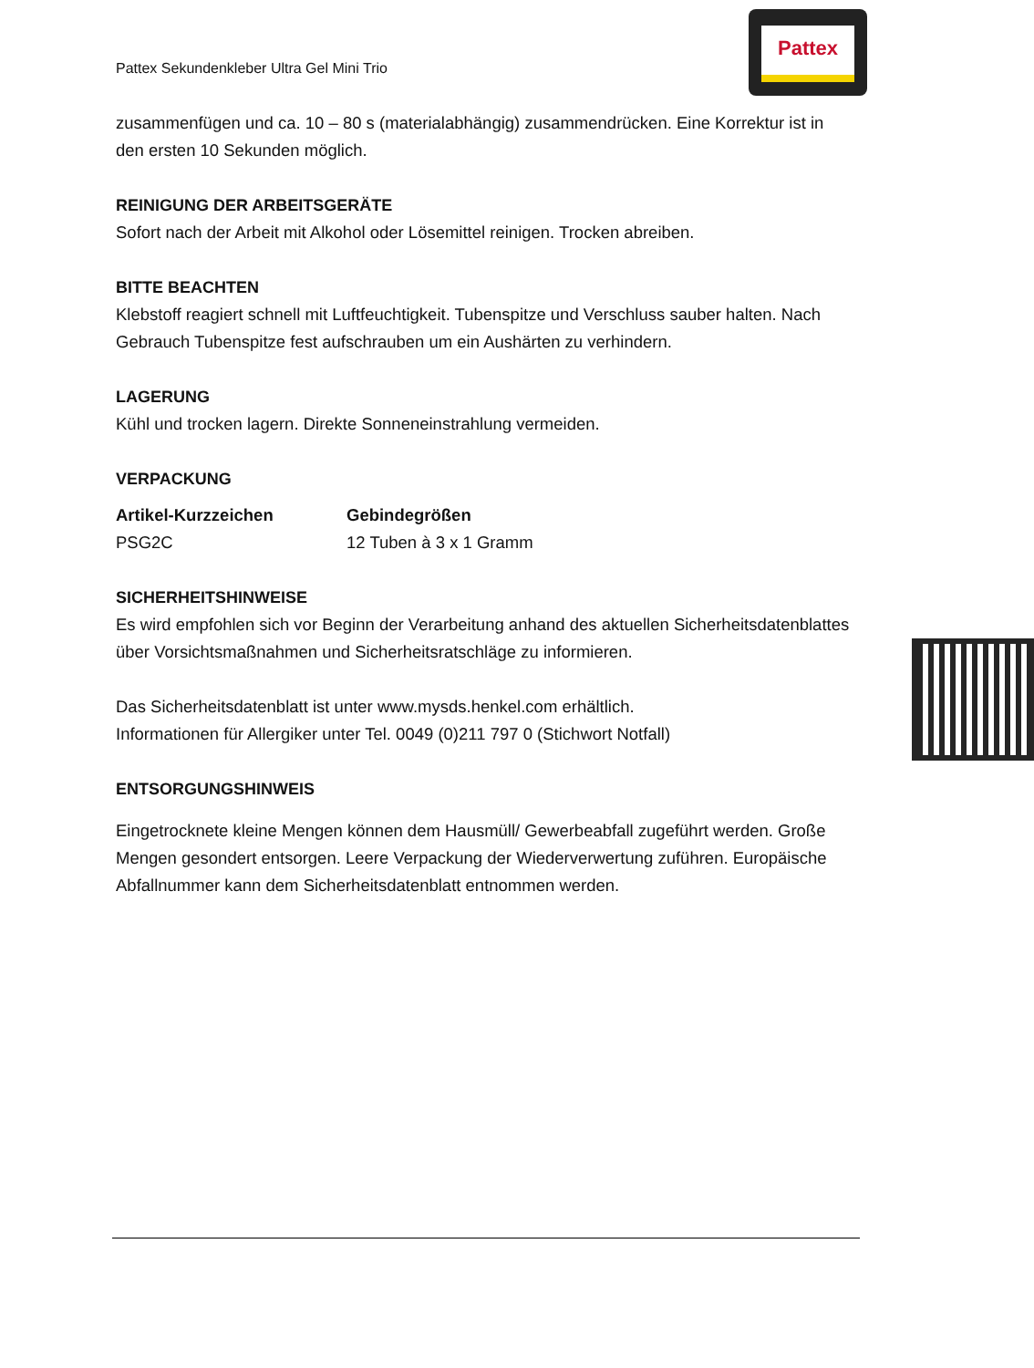Pattex Sekundenkleber Ultra Gel Mini Trio
Pattex
zusammenfügen und ca. 10 – 80 s (materialabhängig) zusammendrücken. Eine Korrektur ist in den ersten 10 Sekunden möglich.
REINIGUNG DER ARBEITSGERÄTE
Sofort nach der Arbeit mit Alkohol oder Lösemittel reinigen. Trocken abreiben.
BITTE BEACHTEN
Klebstoff reagiert schnell mit Luftfeuchtigkeit. Tubenspitze und Verschluss sauber halten. Nach Gebrauch Tubenspitze fest aufschrauben um ein Aushärten zu verhindern.
LAGERUNG
Kühl und trocken lagern. Direkte Sonneneinstrahlung vermeiden.
VERPACKUNG
| Artikel-Kurzzeichen | Gebindegrößen |
| --- | --- |
| PSG2C | 12 Tuben à 3 x 1 Gramm |
SICHERHEITSHINWEISE
Es wird empfohlen sich vor Beginn der Verarbeitung anhand des aktuellen Sicherheitsdatenblattes über Vorsichtsmaßnahmen und Sicherheitsratschläge zu informieren.
Das Sicherheitsdatenblatt ist unter www.mysds.henkel.com erhältlich.
Informationen für Allergiker unter Tel. 0049 (0)211 797 0 (Stichwort Notfall)
ENTSORGUNGSHINWEIS
Eingetrocknete kleine Mengen können dem Hausmüll/ Gewerbeabfall zugeführt werden. Große Mengen gesondert entsorgen. Leere Verpackung der Wiederverwertung zuführen. Europäische Abfallnummer kann dem Sicherheitsdatenblatt entnommen werden.